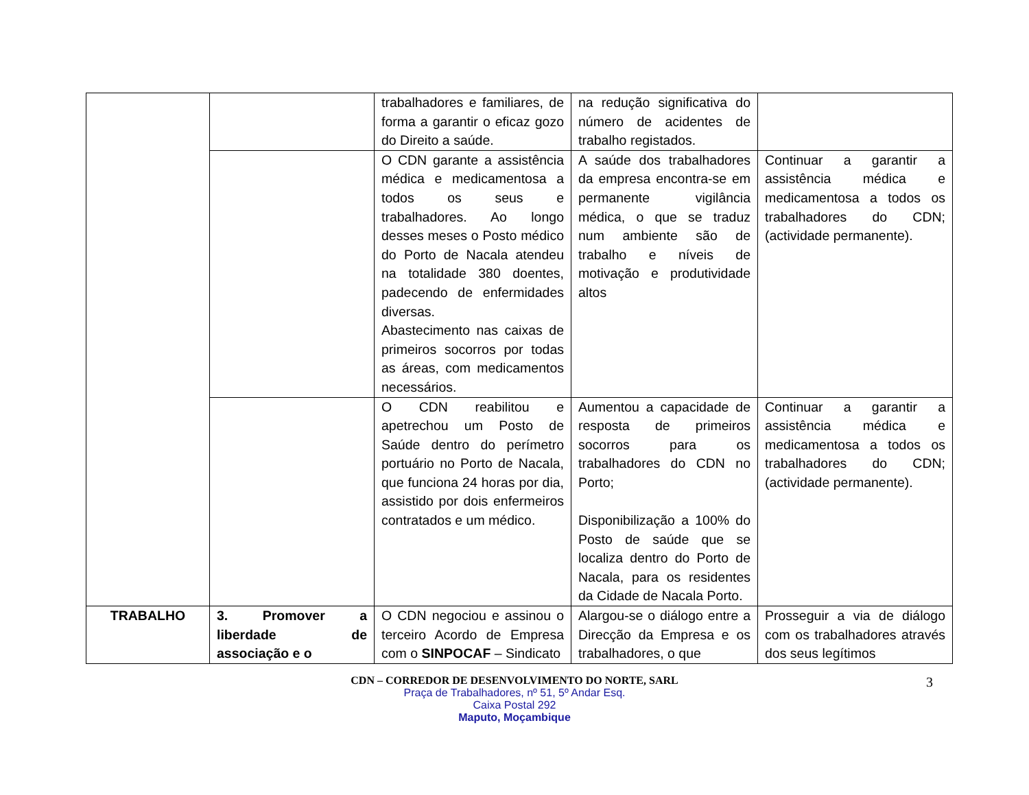| | | trabalhadores e familiares, de forma a garantir o eficaz gozo do Direito a saúde. | na redução significativa do número de acidentes de trabalho registados. | |
| | | O CDN garante a assistência médica e medicamentosa a todos os seus e trabalhadores. Ao longo desses meses o Posto médico do Porto de Nacala atendeu na totalidade 380 doentes, padecendo de enfermidades diversas. Abastecimento nas caixas de primeiros socorros por todas as áreas, com medicamentos necessários. | A saúde dos trabalhadores da empresa encontra-se em permanente vigilância médica, o que se traduz num ambiente são de trabalho e níveis de motivação e produtividade altos | Continuar a garantir a assistência médica e medicamentosa a todos os trabalhadores do CDN; (actividade permanente). |
| | | O CDN reabilitou e apetrechou um Posto de Saúde dentro do perímetro portuário no Porto de Nacala, que funciona 24 horas por dia, assistido por dois enfermeiros contratados e um médico. | Aumentou a capacidade de resposta de primeiros socorros para os trabalhadores do CDN no Porto; Disponibilização a 100% do Posto de saúde que se localiza dentro do Porto de Nacala, para os residentes da Cidade de Nacala Porto. | Continuar a garantir a assistência médica e medicamentosa a todos os trabalhadores do CDN; (actividade permanente). |
| TRABALHO | 3. Promover a liberdade de associação e o | O CDN negociou e assinou o terceiro Acordo de Empresa com o SINPOCAF – Sindicato | Alargou-se o diálogo entre a Direcção da Empresa e os trabalhadores, o que | Prosseguir a via de diálogo com os trabalhadores através dos seus legítimos |
CDN – CORREDOR DE DESENVOLVIMENTO DO NORTE, SARL
Praça de Trabalhadores, nº 51, 5º Andar Esq.
Caixa Postal 292
Maputo, Moçambique
3